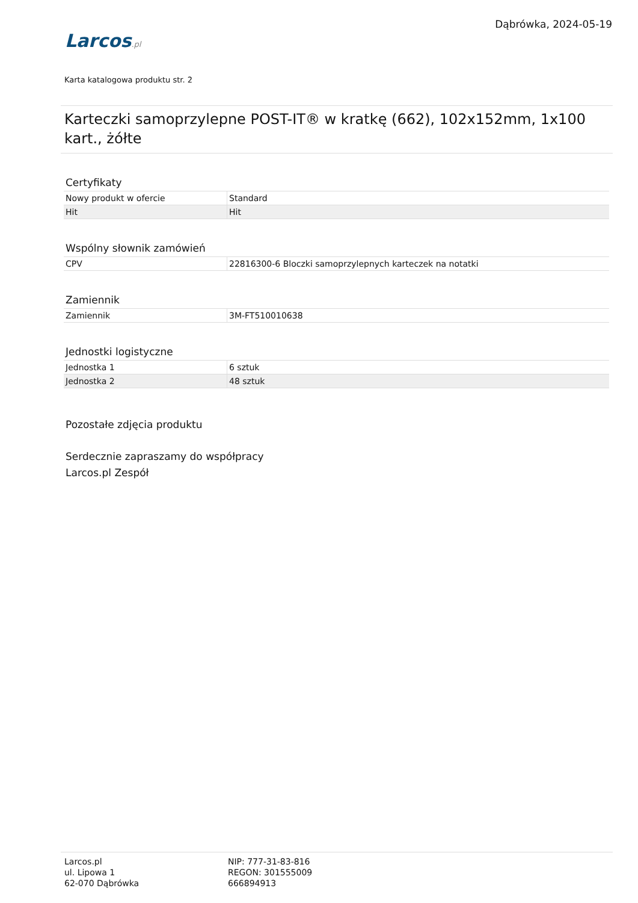Larcos.pl
Dąbrówka, 2024-05-19
Karta katalogowa produktu str. 2
Karteczki samoprzylepne POST-IT® w kratkę (662), 102x152mm, 1x100 kart., żółte
Certyfikaty
| Nowy produkt w ofercie | Standard |
| Hit | Hit |
Wspólny słownik zamówień
| CPV | 22816300-6 Bloczki samoprzylepnych karteczek na notatki |
Zamiennik
| Zamiennik | 3M-FT510010638 |
Jednostki logistyczne
| Jednostka 1 | 6 sztuk |
| Jednostka 2 | 48 sztuk |
Pozostałe zdjęcia produktu
Serdecznie zapraszamy do współpracy
Larcos.pl Zespół
Larcos.pl
ul. Lipowa 1
62-070 Dąbrówka
NIP: 777-31-83-816
REGON: 301555009
666894913